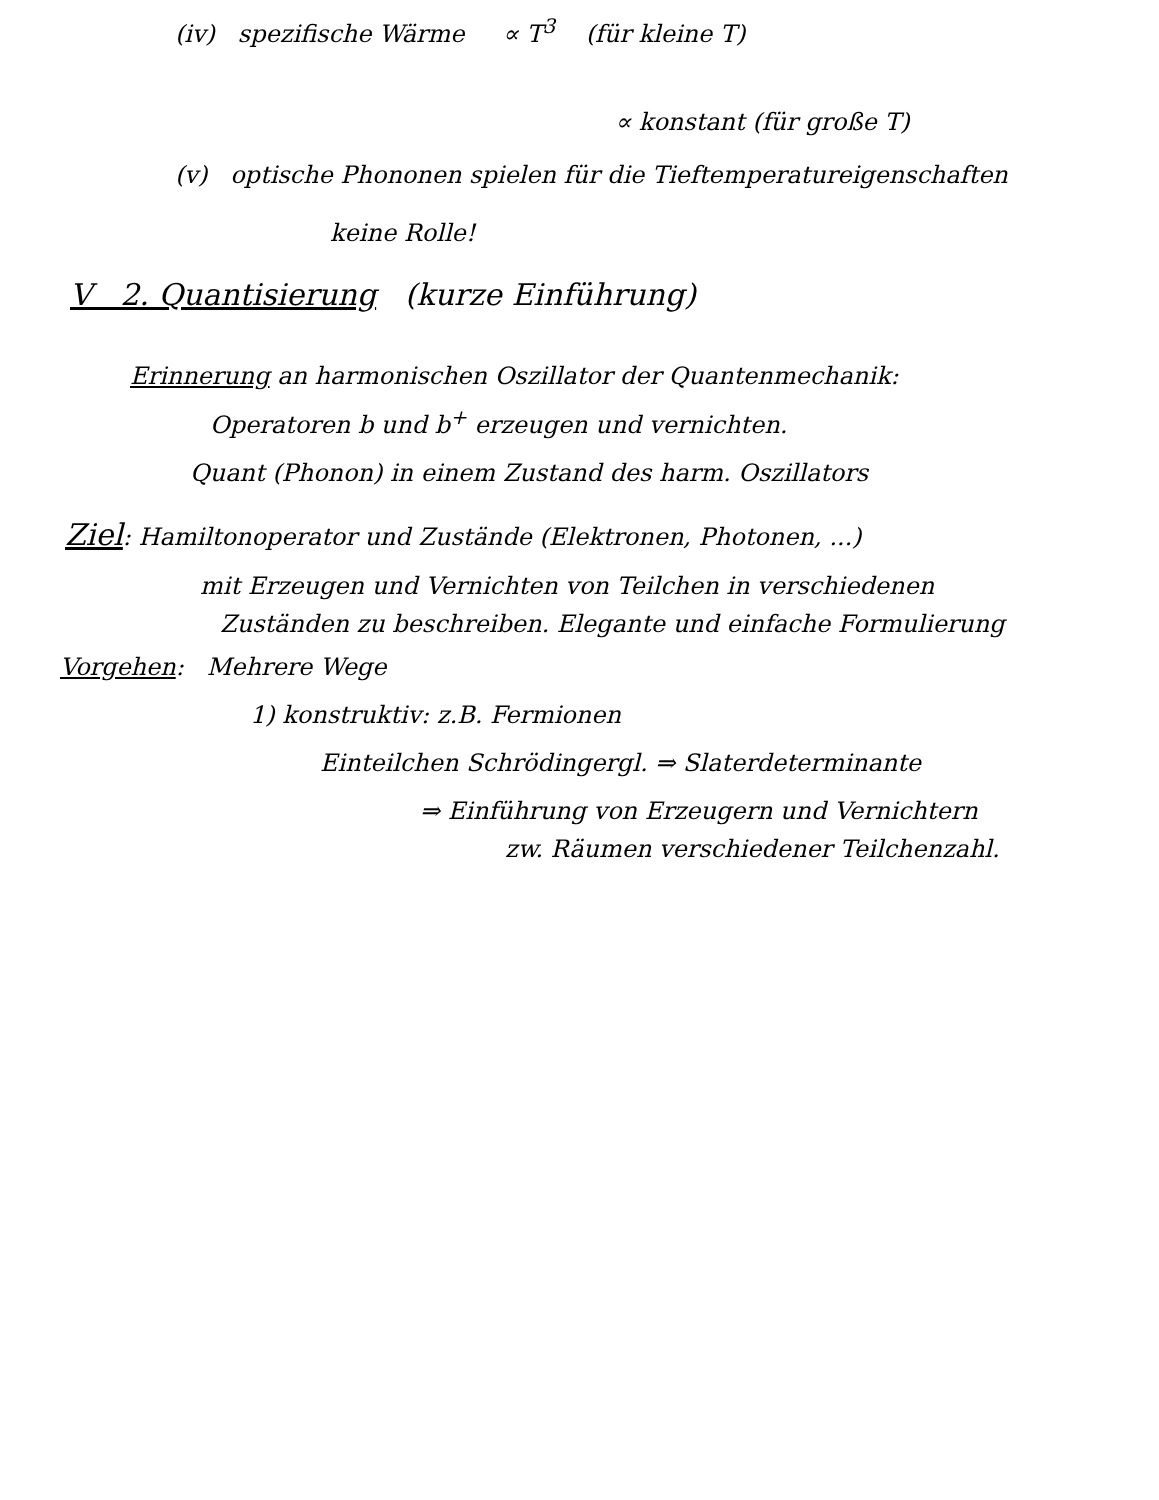(iv) spezifische Wärme ∝ T<sup>3</sup> (für kleine T)
∝ konstant (für große T)
(v) optische Phononen spielen für die Tieftemperatureigenschaften
keine Rolle!
V 2. Quantisierung (kurze Einführung)
Erinnerung an harmonischen Oszillator der Quantenmechanik:
Operatoren b und b<sup>+</sup> erzeugen und vernichten.
Quant (Phonon) in einem Zustand des harm. Oszillators
Ziel: Hamiltonoperator und Zustände (Elektronen, Photonen, ...)
mit Erzeugen und Vernichten von Teilchen in verschiedenen
Zuständen zu beschreiben. Elegante und einfache Formulierung
Vorgehen: Mehrere Wege
1) konstruktiv: z.B. Fermionen
Einteilchen Schrödingergl. ⇒ Slaterdeterminante
⇒ Einführung von Erzeugern und Vernichtern
zw. Räumen verschiedener Teilchenzahl.